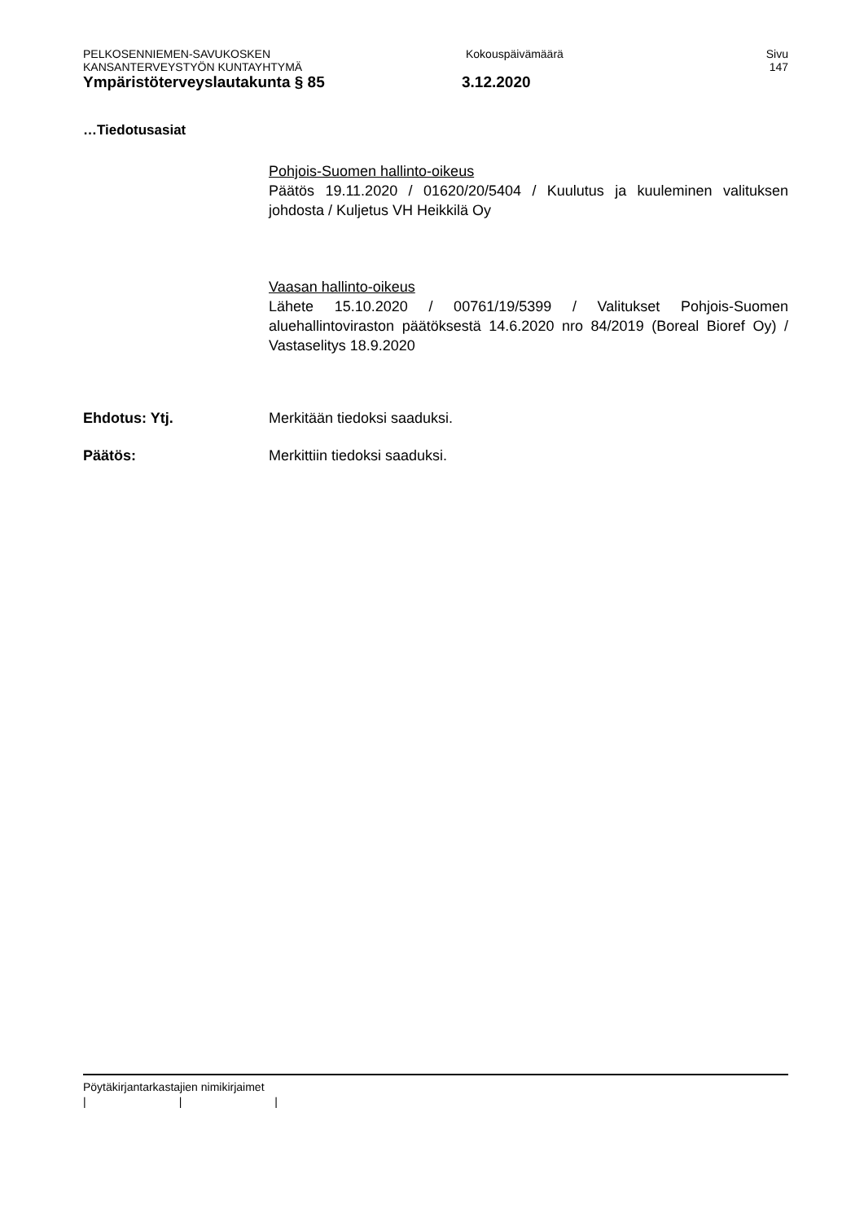PELKOSENNIEMEN-SAVUKOSKEN Kokouspäivämäärä Sivu
KANSANTERVEYSTYÖN KUNTAYHTYMÄ 147
Ympäristöterveyslautakunta § 85 3.12.2020
…Tiedotusasiat
Pohjois-Suomen hallinto-oikeus
Päätös 19.11.2020 / 01620/20/5404 / Kuulutus ja kuuleminen valituksen johdosta / Kuljetus VH Heikkilä Oy
Vaasan hallinto-oikeus
Lähete 15.10.2020 / 00761/19/5399 / Valitukset Pohjois-Suomen aluehallintoviraston päätöksestä 14.6.2020 nro 84/2019 (Boreal Bioref Oy) / Vastaselitys 18.9.2020
Ehdotus: Ytj. Merkitään tiedoksi saaduksi.
Päätös: Merkittiin tiedoksi saaduksi.
Pöytäkirjantarkastajien nimikirjaimet
| | |